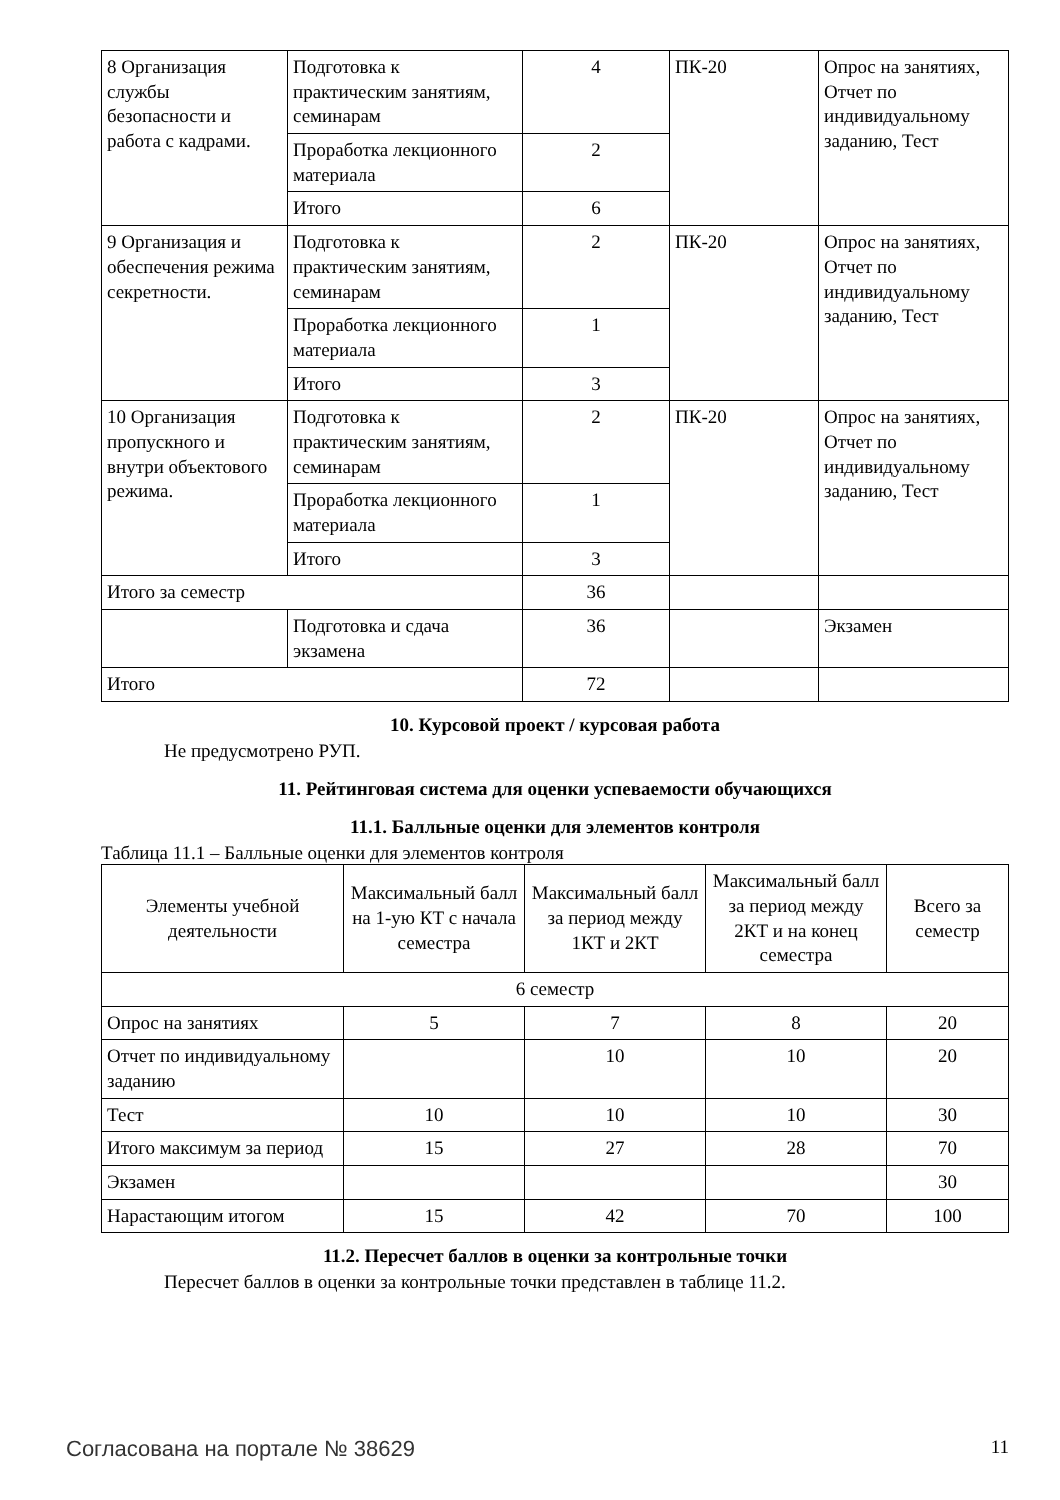| 8 Организация службы безопасности и работа с кадрами. | Подготовка к практическим занятиям, семинарам | 4 | ПК-20 | Опрос на занятиях, Отчет по индивидуальному заданию, Тест |
| | Проработка лекционного материала | 2 | | |
| | Итого | 6 | | |
| 9 Организация и обеспечения режима секретности. | Подготовка к практическим занятиям, семинарам | 2 | ПК-20 | Опрос на занятиях, Отчет по индивидуальному заданию, Тест |
| | Проработка лекционного материала | 1 | | |
| | Итого | 3 | | |
| 10 Организация пропускного и внутри объектового режима. | Подготовка к практическим занятиям, семинарам | 2 | ПК-20 | Опрос на занятиях, Отчет по индивидуальному заданию, Тест |
| | Проработка лекционного материала | 1 | | |
| | Итого | 3 | | |
| Итого за семестр | | 36 | | |
| | Подготовка и сдача экзамена | 36 | | Экзамен |
| Итого | | 72 | | |
10. Курсовой проект / курсовая работа
Не предусмотрено РУП.
11. Рейтинговая система для оценки успеваемости обучающихся
11.1. Балльные оценки для элементов контроля
Таблица 11.1 – Балльные оценки для элементов контроля
| Элементы учебной деятельности | Максимальный балл на 1-ую КТ с начала семестра | Максимальный балл за период между 1КТ и 2КТ | Максимальный балл за период между 2КТ и на конец семестра | Всего за семестр |
| --- | --- | --- | --- | --- |
| 6 семестр | | | | |
| Опрос на занятиях | 5 | 7 | 8 | 20 |
| Отчет по индивидуальному заданию | | 10 | 10 | 20 |
| Тест | 10 | 10 | 10 | 30 |
| Итого максимум за период | 15 | 27 | 28 | 70 |
| Экзамен | | | | 30 |
| Нарастающим итогом | 15 | 42 | 70 | 100 |
11.2. Пересчет баллов в оценки за контрольные точки
Пересчет баллов в оценки за контрольные точки представлен в таблице 11.2.
Согласована на портале № 38629 11